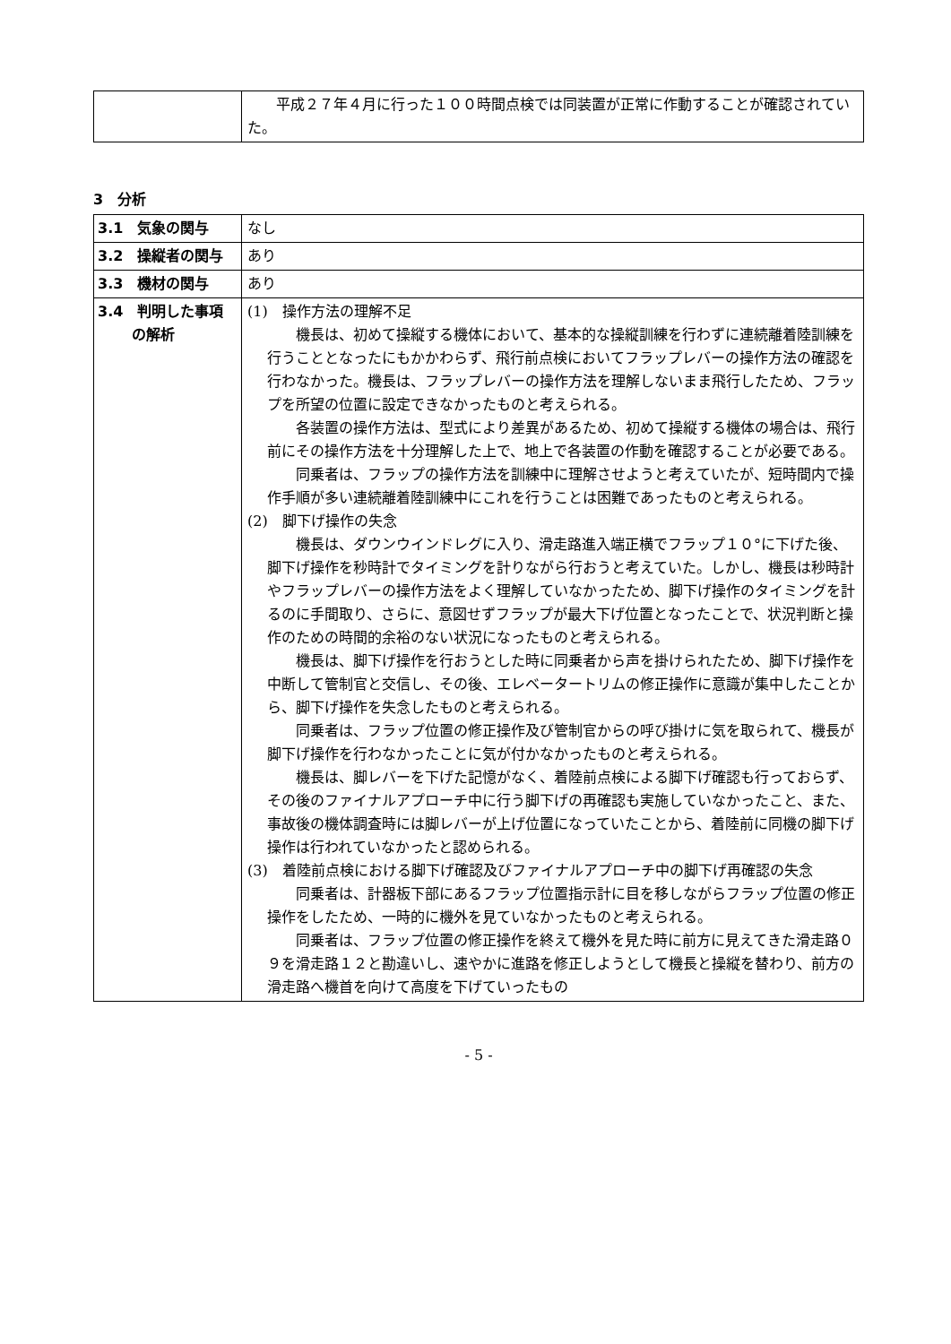| | 平成２７年４月に行った１００時間点検では同装置が正常に作動することが確認されていた。 |
3　分析
| 3.1 気象の関与 | なし |
| 3.2 操縦者の関与 | あり |
| 3.3 機材の関与 | あり |
| 3.4 判明した事項 の解析 | (1) 操作方法の理解不足 機長は、初めて操縦する機体において、基本的な操縦訓練を行わずに連続離着陸訓練を行うこととなったにもかかわらず、飛行前点検においてフラップレバーの操作方法の確認を行わなかった。機長は、フラップレバーの操作方法を理解しないまま飛行したため、フラップを所望の位置に設定できなかったものと考えられる。 各装置の操作方法は、型式により差異があるため、初めて操縦する機体の場合は、飛行前にその操作方法を十分理解した上で、地上で各装置の作動を確認することが必要である。 同乗者は、フラップの操作方法を訓練中に理解させようと考えていたが、短時間内で操作手順が多い連続離着陸訓練中にこれを行うことは困難であったものと考えられる。 (2) 脚下げ操作の失念 機長は、ダウンウインドレグに入り、滑走路進入端正横でフラップ１０°に下げた後、脚下げ操作を秒時計でタイミングを計りながら行おうと考えていた。しかし、機長は秒時計やフラップレバーの操作方法をよく理解していなかったため、脚下げ操作のタイミングを計るのに手間取り、さらに、意図せずフラップが最大下げ位置となったことで、状況判断と操作のための時間的余裕のない状況になったものと考えられる。 機長は、脚下げ操作を行おうとした時に同乗者から声を掛けられたため、脚下げ操作を中断して管制官と交信し、その後、エレベータートリムの修正操作に意識が集中したことから、脚下げ操作を失念したものと考えられる。 同乗者は、フラップ位置の修正操作及び管制官からの呼び掛けに気を取られて、機長が脚下げ操作を行わなかったことに気が付かなかったものと考えられる。 機長は、脚レバーを下げた記憶がなく、着陸前点検による脚下げ確認も行っておらず、その後のファイナルアプローチ中に行う脚下げの再確認も実施していなかったこと、また、事故後の機体調査時には脚レバーが上げ位置になっていたことから、着陸前に同機の脚下げ操作は行われていなかったと認められる。 (3) 着陸前点検における脚下げ確認及びファイナルアプローチ中の脚下げ再確認の失念 同乗者は、計器板下部にあるフラップ位置指示計に目を移しながらフラップ位置の修正操作をしたため、一時的に機外を見ていなかったものと考えられる。 同乗者は、フラップ位置の修正操作を終えて機外を見た時に前方に見えてきた滑走路０９を滑走路１２と勘違いし、速やかに進路を修正しようとして機長と操縦を替わり、前方の滑走路へ機首を向けて高度を下げていったもの |
- 5 -